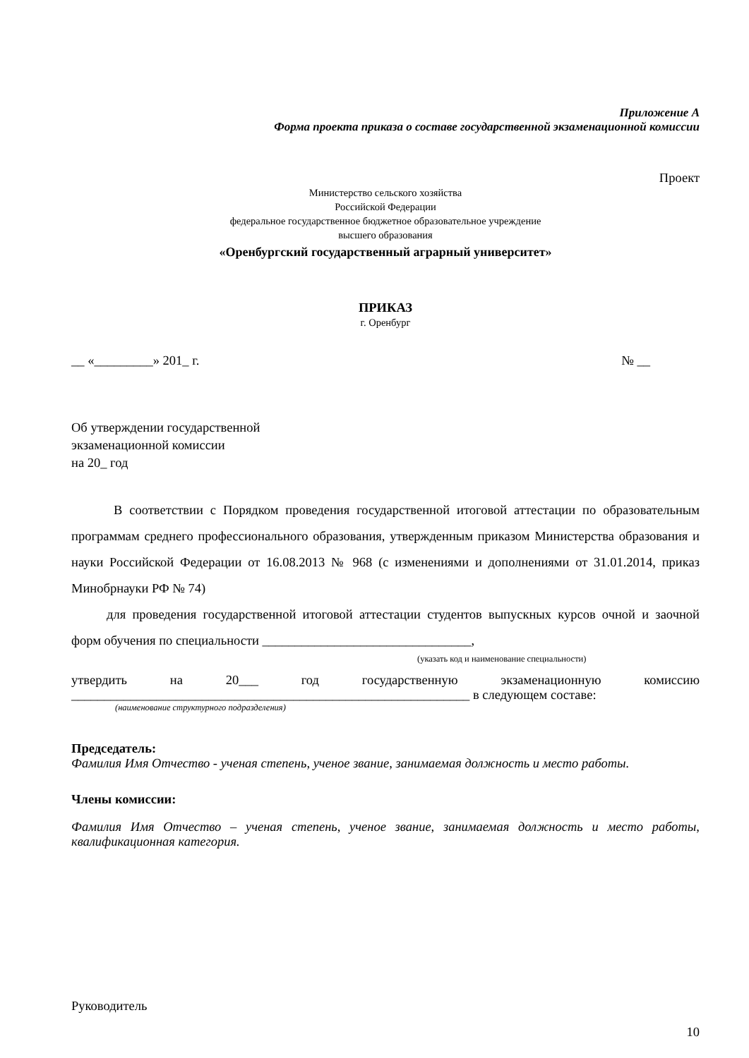Приложение А
Форма проекта приказа о составе государственной экзаменационной комиссии
Проект
Министерство сельского хозяйства
Российской Федерации
федеральное государственное бюджетное образовательное учреждение
высшего образования
«Оренбургский государственный аграрный университет»
ПРИКАЗ
г. Оренбург
__ «_________» 201_ г. № __
Об утверждении государственной
экзаменационной комиссии
на 20_ год
В соответствии с Порядком проведения государственной итоговой аттестации по образовательным программам среднего профессионального образования, утвержденным приказом Министерства образования и науки Российской Федерации от 16.08.2013 № 968 (с изменениями и дополнениями от 31.01.2014, приказ Минобрнауки РФ № 74)
для проведения государственной итоговой аттестации студентов выпускных курсов очной и заочной форм обучения по специальности ________________________________,
(указать код и наименование специальности)
утвердить на 20___ год государственную экзаменационную комиссию
_____________________________________________________________ в следующем составе:
(наименование структурного подразделения)
Председатель:
Фамилия Имя Отчество - ученая степень, ученое звание, занимаемая должность и место работы.
Члены комиссии:
Фамилия Имя Отчество – ученая степень, ученое звание, занимаемая должность и место работы, квалификационная категория.
Руководитель
10